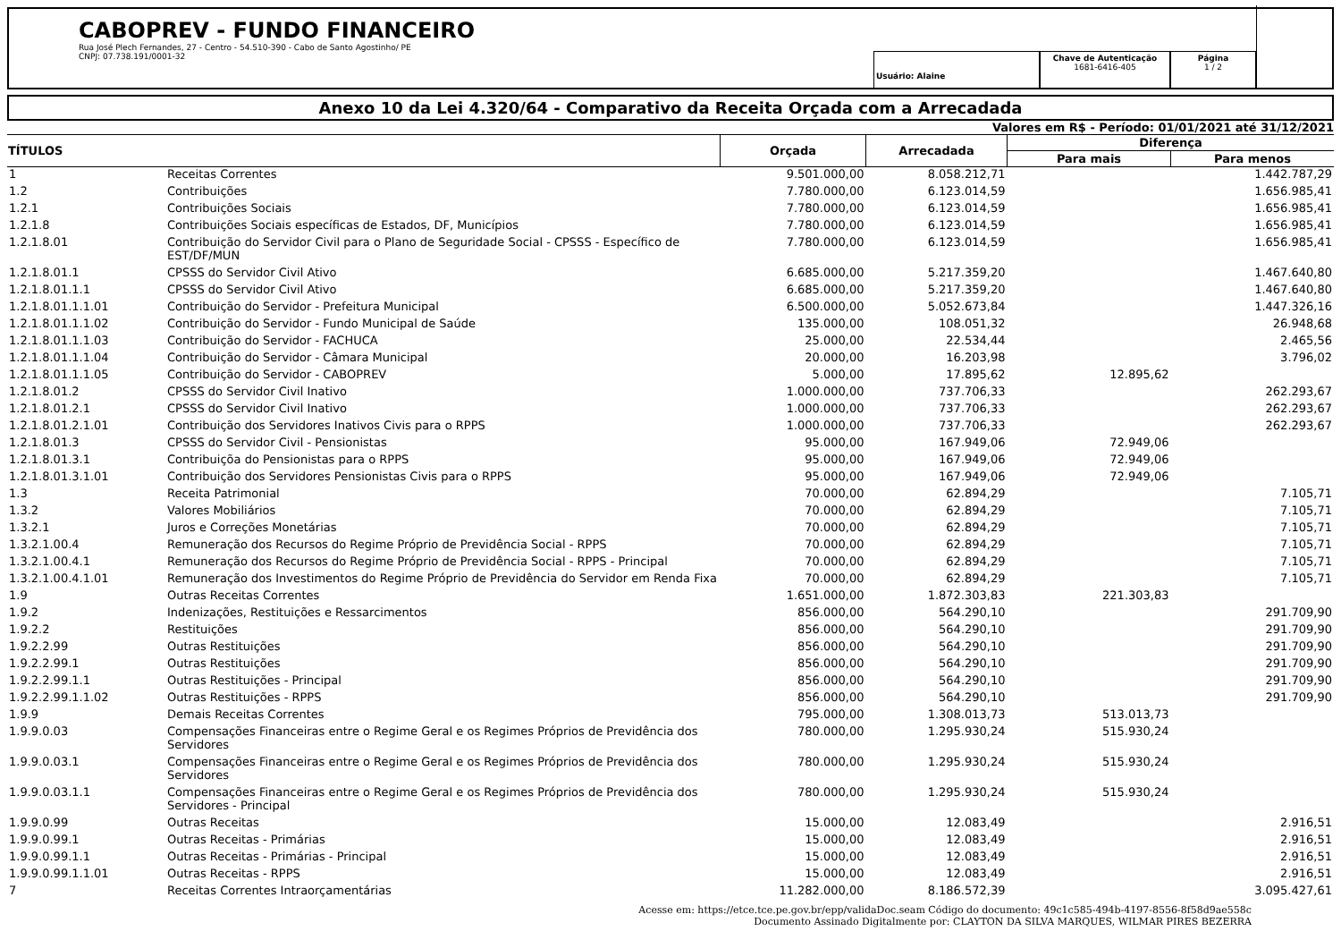CABOPREV - FUNDO FINANCEIRO
Rua José Plech Fernandes, 27 - Centro - 54.510-390 - Cabo de Santo Agostinho/ PE
CNPJ: 07.738.191/0001-32
Usuário: Alaine
Chave de Autenticação
1681-6416-405
Página
1 / 2
Anexo 10 da Lei 4.320/64 - Comparativo da Receita Orçada com a Arrecadada
Valores em R$ - Período: 01/01/2021 até 31/12/2021
| TÍTULOS | | Orçada | Arrecadada | Diferença | |
| --- | --- | --- | --- | --- | --- |
| | | | | Para mais | Para menos |
| 1 | Receitas Correntes | 9.501.000,00 | 8.058.212,71 | | 1.442.787,29 |
| 1.2 | Contribuições | 7.780.000,00 | 6.123.014,59 | | 1.656.985,41 |
| 1.2.1 | Contribuições Sociais | 7.780.000,00 | 6.123.014,59 | | 1.656.985,41 |
| 1.2.1.8 | Contribuições Sociais específicas de Estados, DF, Municípios | 7.780.000,00 | 6.123.014,59 | | 1.656.985,41 |
| 1.2.1.8.01 | Contribuição do Servidor Civil para o Plano de Seguridade Social - CPSSS - Específico de EST/DF/MUN | 7.780.000,00 | 6.123.014,59 | | 1.656.985,41 |
| 1.2.1.8.01.1 | CPSSS do Servidor Civil Ativo | 6.685.000,00 | 5.217.359,20 | | 1.467.640,80 |
| 1.2.1.8.01.1.1 | CPSSS do Servidor Civil Ativo | 6.685.000,00 | 5.217.359,20 | | 1.467.640,80 |
| 1.2.1.8.01.1.1.01 | Contribuição do Servidor - Prefeitura Municipal | 6.500.000,00 | 5.052.673,84 | | 1.447.326,16 |
| 1.2.1.8.01.1.1.02 | Contribuição do Servidor - Fundo Municipal de Saúde | 135.000,00 | 108.051,32 | | 26.948,68 |
| 1.2.1.8.01.1.1.03 | Contribuição do Servidor - FACHUCA | 25.000,00 | 22.534,44 | | 2.465,56 |
| 1.2.1.8.01.1.1.04 | Contribuição do Servidor - Câmara Municipal | 20.000,00 | 16.203,98 | | 3.796,02 |
| 1.2.1.8.01.1.1.05 | Contribuição do Servidor - CABOPREV | 5.000,00 | 17.895,62 | 12.895,62 | |
| 1.2.1.8.01.2 | CPSSS do Servidor Civil Inativo | 1.000.000,00 | 737.706,33 | | 262.293,67 |
| 1.2.1.8.01.2.1 | CPSSS do Servidor Civil Inativo | 1.000.000,00 | 737.706,33 | | 262.293,67 |
| 1.2.1.8.01.2.1.01 | Contribuição dos Servidores Inativos Civis para o RPPS | 1.000.000,00 | 737.706,33 | | 262.293,67 |
| 1.2.1.8.01.3 | CPSSS do Servidor Civil - Pensionistas | 95.000,00 | 167.949,06 | 72.949,06 | |
| 1.2.1.8.01.3.1 | Contribuiçõa do Pensionistas para o RPPS | 95.000,00 | 167.949,06 | 72.949,06 | |
| 1.2.1.8.01.3.1.01 | Contribuição dos Servidores Pensionistas Civis para o RPPS | 95.000,00 | 167.949,06 | 72.949,06 | |
| 1.3 | Receita Patrimonial | 70.000,00 | 62.894,29 | | 7.105,71 |
| 1.3.2 | Valores Mobiliários | 70.000,00 | 62.894,29 | | 7.105,71 |
| 1.3.2.1 | Juros e Correções Monetárias | 70.000,00 | 62.894,29 | | 7.105,71 |
| 1.3.2.1.00.4 | Remuneração dos Recursos do Regime Próprio de Previdência Social - RPPS | 70.000,00 | 62.894,29 | | 7.105,71 |
| 1.3.2.1.00.4.1 | Remuneração dos Recursos do Regime Próprio de Previdência Social - RPPS - Principal | 70.000,00 | 62.894,29 | | 7.105,71 |
| 1.3.2.1.00.4.1.01 | Remuneração dos Investimentos do Regime Próprio de Previdência do Servidor em Renda Fixa | 70.000,00 | 62.894,29 | | 7.105,71 |
| 1.9 | Outras Receitas Correntes | 1.651.000,00 | 1.872.303,83 | 221.303,83 | |
| 1.9.2 | Indenizações, Restituições e Ressarcimentos | 856.000,00 | 564.290,10 | | 291.709,90 |
| 1.9.2.2 | Restituições | 856.000,00 | 564.290,10 | | 291.709,90 |
| 1.9.2.2.99 | Outras Restituições | 856.000,00 | 564.290,10 | | 291.709,90 |
| 1.9.2.2.99.1 | Outras Restituições | 856.000,00 | 564.290,10 | | 291.709,90 |
| 1.9.2.2.99.1.1 | Outras Restituições - Principal | 856.000,00 | 564.290,10 | | 291.709,90 |
| 1.9.2.2.99.1.1.02 | Outras Restituições - RPPS | 856.000,00 | 564.290,10 | | 291.709,90 |
| 1.9.9 | Demais Receitas Correntes | 795.000,00 | 1.308.013,73 | 513.013,73 | |
| 1.9.9.0.03 | Compensações Financeiras entre o Regime Geral e os Regimes Próprios de Previdência dos Servidores | 780.000,00 | 1.295.930,24 | 515.930,24 | |
| 1.9.9.0.03.1 | Compensações Financeiras entre o Regime Geral e os Regimes Próprios de Previdência dos Servidores | 780.000,00 | 1.295.930,24 | 515.930,24 | |
| 1.9.9.0.03.1.1 | Compensações Financeiras entre o Regime Geral e os Regimes Próprios de Previdência dos Servidores - Principal | 780.000,00 | 1.295.930,24 | 515.930,24 | |
| 1.9.9.0.99 | Outras Receitas | 15.000,00 | 12.083,49 | | 2.916,51 |
| 1.9.9.0.99.1 | Outras Receitas - Primárias | 15.000,00 | 12.083,49 | | 2.916,51 |
| 1.9.9.0.99.1.1 | Outras Receitas - Primárias - Principal | 15.000,00 | 12.083,49 | | 2.916,51 |
| 1.9.9.0.99.1.1.01 | Outras Receitas - RPPS | 15.000,00 | 12.083,49 | | 2.916,51 |
| 7 | Receitas Correntes Intraorçamentárias | 11.282.000,00 | 8.186.572,39 | | 3.095.427,61 |
Acesse em: https://etce.tce.pe.gov.br/epp/validaDoc.seam Código do documento: 49c1c585-494b-4197-8556-8f58d9ae558c
Documento Assinado Digitalmente por: CLAYTON DA SILVA MARQUES, WILMAR PIRES BEZERRA